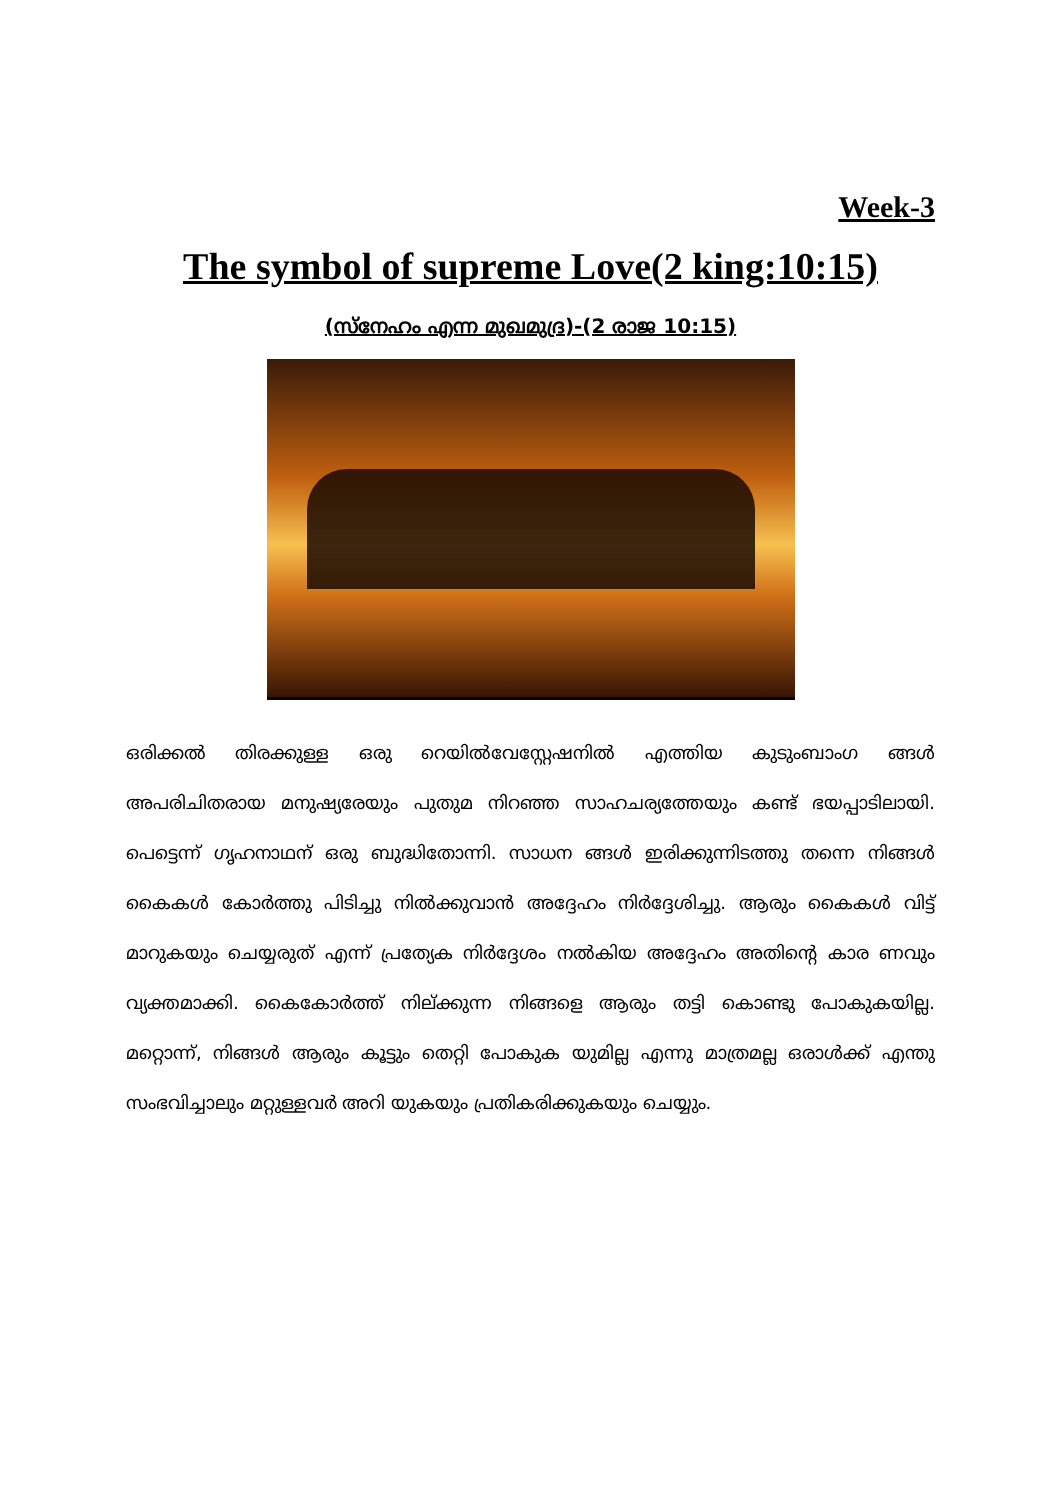Week-3
The symbol of supreme Love(2 king:10:15)
(സ്നേഹം എന്ന മുഖമുദ്ര)-(2 രാജ 10:15)
ഒരിക്കൽ തിരക്കുള്ള ഒരു റെയിൽവേസ്റ്റേഷനിൽ എത്തിയ കുടുംബാംഗ ങ്ങൾ അപരിചിതരായ മനുഷ്യരേയും പുതുമ നിറഞ്ഞ സാഹചര്യത്തേയും കണ്ട് ഭയപ്പാടിലായി. പെട്ടെന്ന് ഗൃഹനാഥന് ഒരു ബുദ്ധിതോന്നി. സാധന ങ്ങൾ ഇരിക്കുന്നിടത്തു തന്നെ നിങ്ങൾ കൈകൾ കോർത്തു പിടിച്ചു നിൽക്കുവാൻ അദ്ദേഹം നിർദ്ദേശിച്ചു. ആരും കൈകൾ വിട്ട് മാറുകയും ചെയ്യരുത് എന്ന് പ്രത്യേക നിർദ്ദേശം നൽകിയ അദ്ദേഹം അതിന്റെ കാര ണവും വ്യക്തമാക്കി. കൈകോർത്ത് നില്ക്കുന്ന നിങ്ങളെ ആരും തട്ടി കൊണ്ടു പോകുകയില്ല. മറ്റൊന്ന്, നിങ്ങൾ ആരും കൂട്ടും തെറ്റി പോകുക യുമില്ല എന്നു മാത്രമല്ല ഒരാൾക്ക് എന്തു സംഭവിച്ചാലും മറ്റുള്ളവർ അറി യുകയും പ്രതികരിക്കുകയും ചെയ്യും.